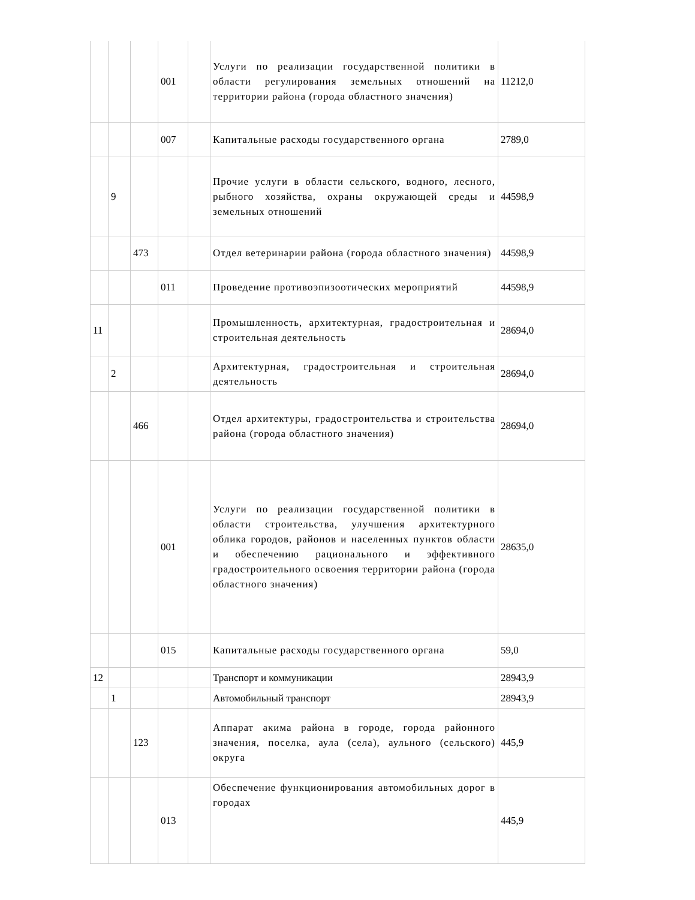| | | | 001 | | Услуги по реализации государственной политики в области регулирования земельных отношений на территории района (города областного значения) | 11212,0 |
| | | | 007 | | Капитальные расходы государственного органа | 2789,0 |
| | 9 | | | | Прочие услуги в области сельского, водного, лесного, рыбного хозяйства, охраны окружающей среды и земельных отношений | 44598,9 |
| | | 473 | | | Отдел ветеринарии района (города областного значения) | 44598,9 |
| | | | 011 | | Проведение противоэпизоотических мероприятий | 44598,9 |
| 11 | | | | | Промышленность, архитектурная, градостроительная и строительная деятельность | 28694,0 |
| | 2 | | | | Архитектурная, градостроительная и строительная деятельность | 28694,0 |
| | | 466 | | | Отдел архитектуры, градостроительства и строительства района (города областного значения) | 28694,0 |
| | | | 001 | | Услуги по реализации государственной политики в области строительства, улучшения архитектурного облика городов, районов и населенных пунктов области и обеспечению рационального и эффективного градостроительного освоения территории района (города областного значения) | 28635,0 |
| | | | 015 | | Капитальные расходы государственного органа | 59,0 |
| 12 | | | | | Транспорт и коммуникации | 28943,9 |
| | 1 | | | | Автомобильный транспорт | 28943,9 |
| | | 123 | | | Аппарат акима района в городе, города районного значения, поселка, аула (села), аульного (сельского) округа | 445,9 |
| | | | 013 | | Обеспечение функционирования автомобильных дорог в городах | 445,9 |